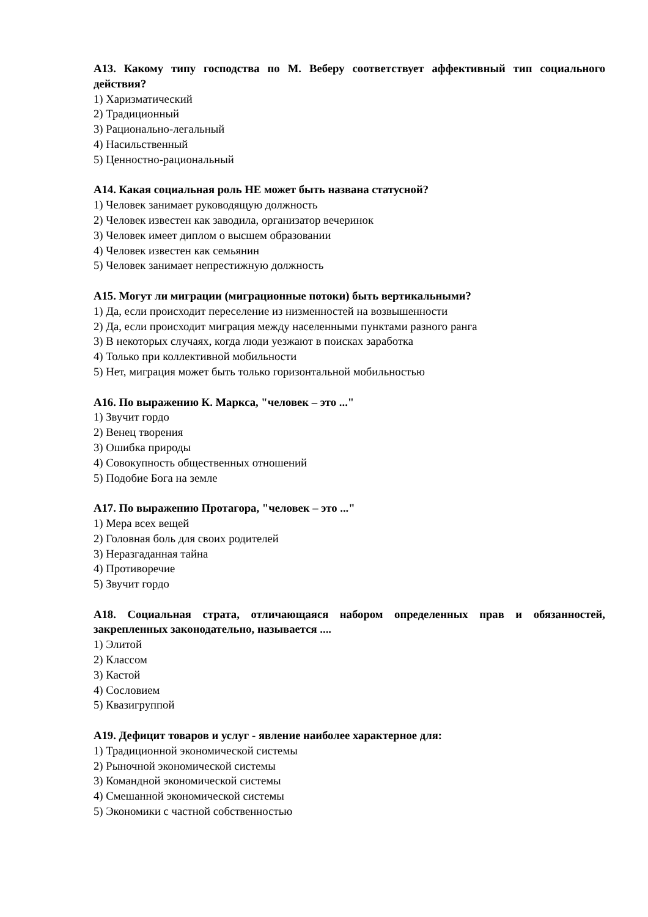А13. Какому типу господства по М. Веберу соответствует аффективный тип социального действия?
1) Харизматический
2) Традиционный
3) Рационально-легальный
4) Насильственный
5) Ценностно-рациональный
А14. Какая социальная роль НЕ может быть названа статусной?
1) Человек занимает руководящую должность
2) Человек известен как заводила, организатор вечеринок
3) Человек имеет диплом о высшем образовании
4) Человек известен как семьянин
5) Человек занимает непрестижную должность
А15. Могут ли миграции (миграционные потоки) быть вертикальными?
1) Да, если происходит переселение из низменностей на возвышенности
2) Да, если происходит миграция между населенными пунктами разного ранга
3) В некоторых случаях, когда люди уезжают в поисках заработка
4) Только при коллективной мобильности
5) Нет, миграция может быть только горизонтальной мобильностью
А16. По выражению К. Маркса, "человек – это ..."
1) Звучит гордо
2) Венец творения
3) Ошибка природы
4) Совокупность общественных отношений
5) Подобие Бога на земле
А17. По выражению Протагора, "человек – это ..."
1) Мера всех вещей
2) Головная боль для своих родителей
3) Неразгаданная тайна
4) Противоречие
5) Звучит гордо
А18. Социальная страта, отличающаяся набором определенных прав и обязанностей, закрепленных законодательно, называется ....
1) Элитой
2) Классом
3) Кастой
4) Сословием
5) Квазигруппой
А19. Дефицит товаров и услуг - явление наиболее характерное для:
1) Традиционной экономической системы
2) Рыночной экономической системы
3) Командной экономической системы
4) Смешанной экономической системы
5) Экономики с частной собственностью